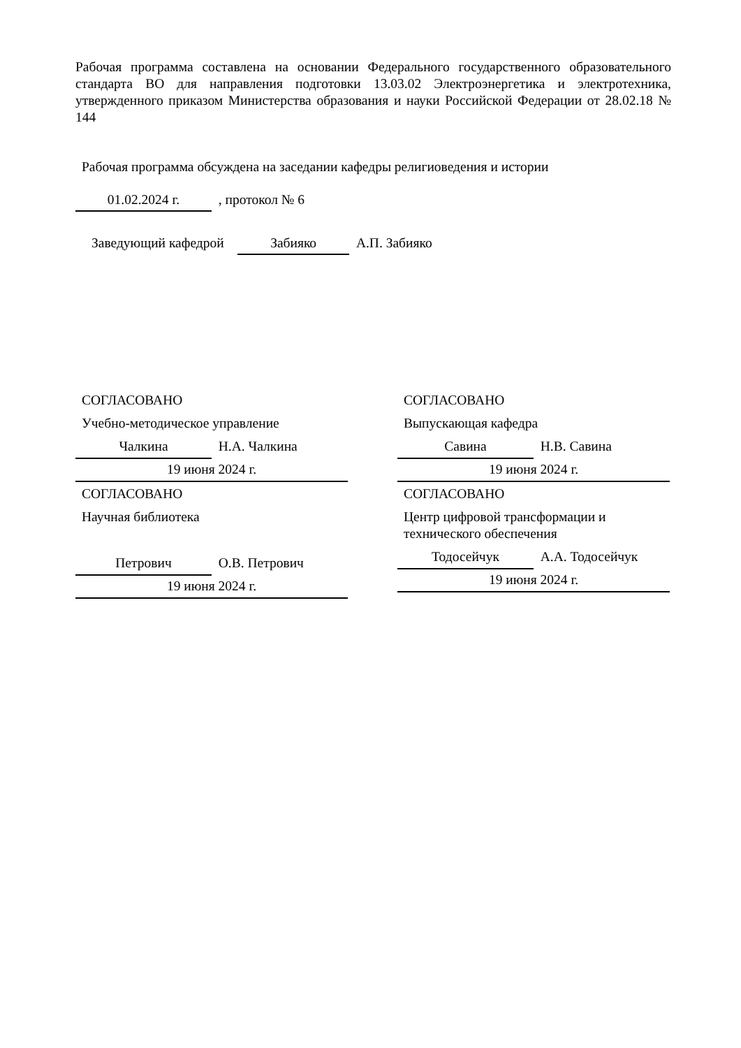Рабочая программа составлена на основании Федерального государственного образовательного стандарта ВО для направления подготовки 13.03.02 Электроэнергетика и электротехника, утвержденного приказом Министерства образования и науки Российской Федерации от 28.02.18 № 144
Рабочая программа обсуждена на заседании кафедры религиоведения и истории
01.02.2024 г. , протокол № 6
Заведующий кафедрой Забияко А.П. Забияко
СОГЛАСОВАНО
Учебно-методическое управление
Чалкина Н.А. Чалкина
19 июня 2024 г.
СОГЛАСОВАНО
Научная библиотека
Петрович О.В. Петрович
19 июня 2024 г.
СОГЛАСОВАНО
Выпускающая кафедра
Савина Н.В. Савина
19 июня 2024 г.
СОГЛАСОВАНО
Центр цифровой трансформации и технического обеспечения
Тодосейчук А.А. Тодосейчук
19 июня 2024 г.